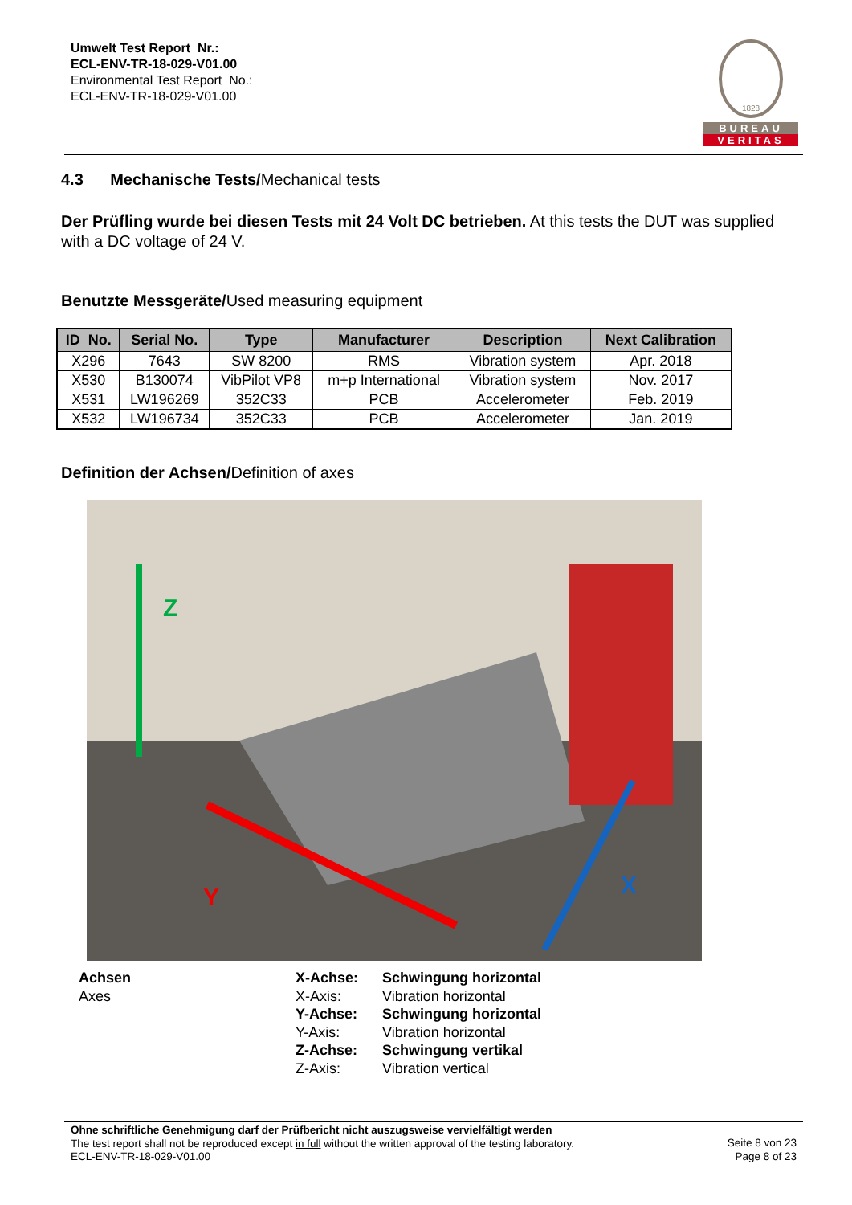Umwelt Test Report Nr.:
ECL-ENV-TR-18-029-V01.00
Environmental Test Report No.:
ECL-ENV-TR-18-029-V01.00
1828
BUREAU
VERITAS
4.3 Mechanische Tests/Mechanical tests
Der Prüfling wurde bei diesen Tests mit 24 Volt DC betrieben. At this tests the DUT was supplied with a DC voltage of 24 V.
Benutzte Messgeräte/Used measuring equipment
| ID No. | Serial No. | Type | Manufacturer | Description | Next Calibration |
| --- | --- | --- | --- | --- | --- |
| X296 | 7643 | SW 8200 | RMS | Vibration system | Apr. 2018 |
| X530 | B130074 | VibPilot VP8 | m+p International | Vibration system | Nov. 2017 |
| X531 | LW196269 | 352C33 | PCB | Accelerometer | Feb. 2019 |
| X532 | LW196734 | 352C33 | PCB | Accelerometer | Jan. 2019 |
Definition der Achsen/Definition of axes
Z
Y
X
Achsen
Axes
X-Achse:
X-Axis:
Y-Achse:
Y-Axis:
Z-Achse:
Z-Axis:
Schwingung horizontal
Vibration horizontal
Schwingung horizontal
Vibration horizontal
Schwingung vertikal
Vibration vertical
Ohne schriftliche Genehmigung darf der Prüfbericht nicht auszugsweise vervielfältigt werden
The test report shall not be reproduced except in full without the written approval of the testing laboratory.
ECL-ENV-TR-18-029-V01.00
Seite 8 von 23
Page 8 of 23